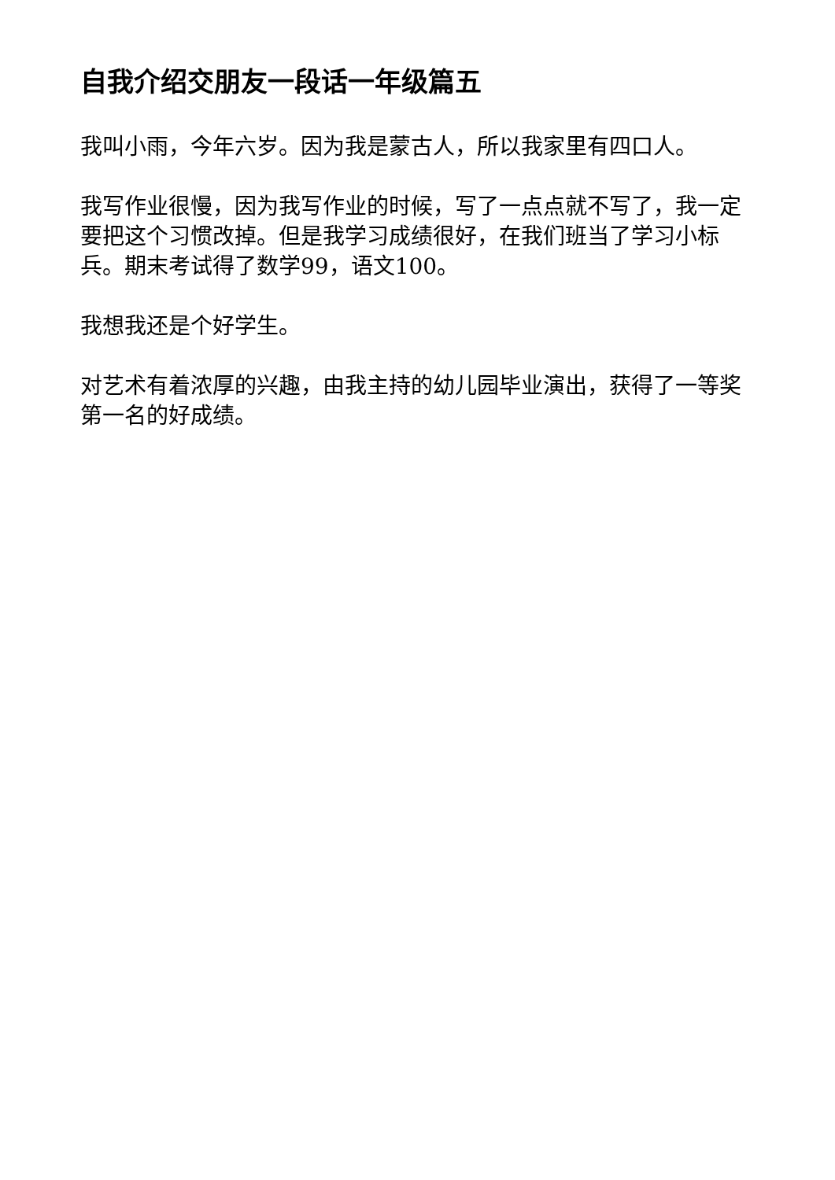自我介绍交朋友一段话一年级篇五
我叫小雨，今年六岁。因为我是蒙古人，所以我家里有四口人。
我写作业很慢，因为我写作业的时候，写了一点点就不写了，我一定要把这个习惯改掉。但是我学习成绩很好，在我们班当了学习小标兵。期末考试得了数学99，语文100。
我想我还是个好学生。
对艺术有着浓厚的兴趣，由我主持的幼儿园毕业演出，获得了一等奖第一名的好成绩。